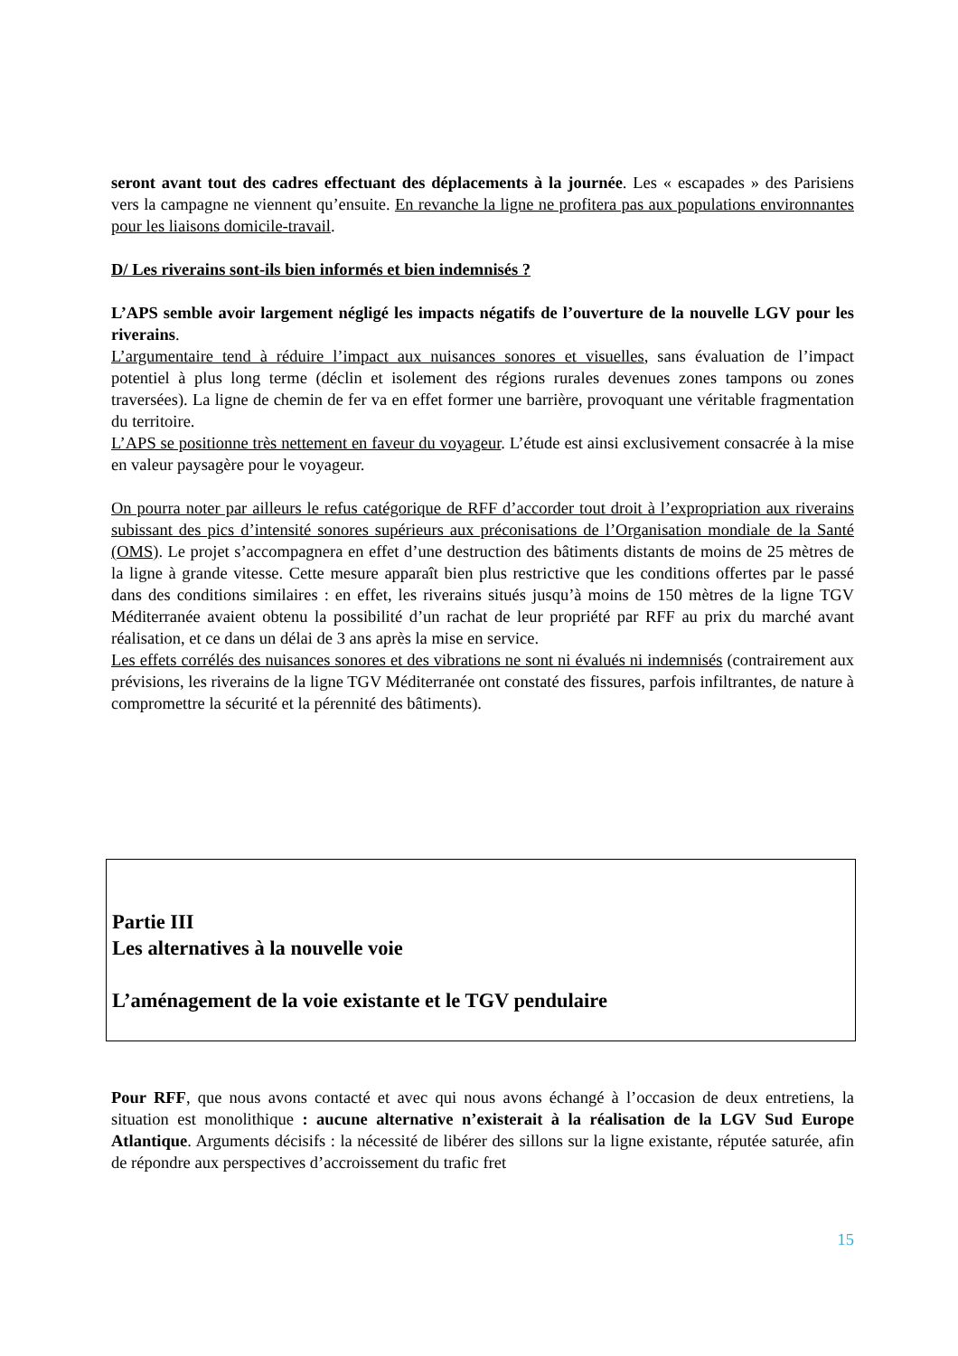seront avant tout des cadres effectuant des déplacements à la journée. Les « escapades » des Parisiens vers la campagne ne viennent qu’ensuite. En revanche la ligne ne profitera pas aux populations environnantes pour les liaisons domicile-travail.
D/ Les riverains sont-ils bien informés et bien indemnisés ?
L’APS semble avoir largement négligé les impacts négatifs de l’ouverture de la nouvelle LGV pour les riverains.
L’argumentaire tend à réduire l’impact aux nuisances sonores et visuelles, sans évaluation de l’impact potentiel à plus long terme (déclin et isolement des régions rurales devenues zones tampons ou zones traversées). La ligne de chemin de fer va en effet former une barrière, provoquant une véritable fragmentation du territoire.
L’APS se positionne très nettement en faveur du voyageur. L’étude est ainsi exclusivement consacrée à la mise en valeur paysagère pour le voyageur.
On pourra noter par ailleurs le refus catégorique de RFF d’accorder tout droit à l’expropriation aux riverains subissant des pics d’intensité sonores supérieurs aux préconisations de l’Organisation mondiale de la Santé (OMS). Le projet s’accompagnera en effet d’une destruction des bâtiments distants de moins de 25 mètres de la ligne à grande vitesse. Cette mesure apparaît bien plus restrictive que les conditions offertes par le passé dans des conditions similaires : en effet, les riverains situés jusqu’à moins de 150 mètres de la ligne TGV Méditerranée avaient obtenu la possibilité d’un rachat de leur propriété par RFF au prix du marché avant réalisation, et ce dans un délai de 3 ans après la mise en service.
Les effets corrélés des nuisances sonores et des vibrations ne sont ni évalués ni indemnisés (contrairement aux prévisions, les riverains de la ligne TGV Méditerranée ont constaté des fissures, parfois infiltrantes, de nature à compromettre la sécurité et la pérennité des bâtiments).
Partie III
Les alternatives à la nouvelle voie
L’aménagement de la voie existante et le TGV pendulaire
Pour RFF, que nous avons contacté et avec qui nous avons échangé à l’occasion de deux entretiens, la situation est monolithique : aucune alternative n’existerait à la réalisation de la LGV Sud Europe Atlantique. Arguments décisifs : la nécessité de libérer des sillons sur la ligne existante, réputée saturée, afin de répondre aux perspectives d’accroissement du trafic fret
15